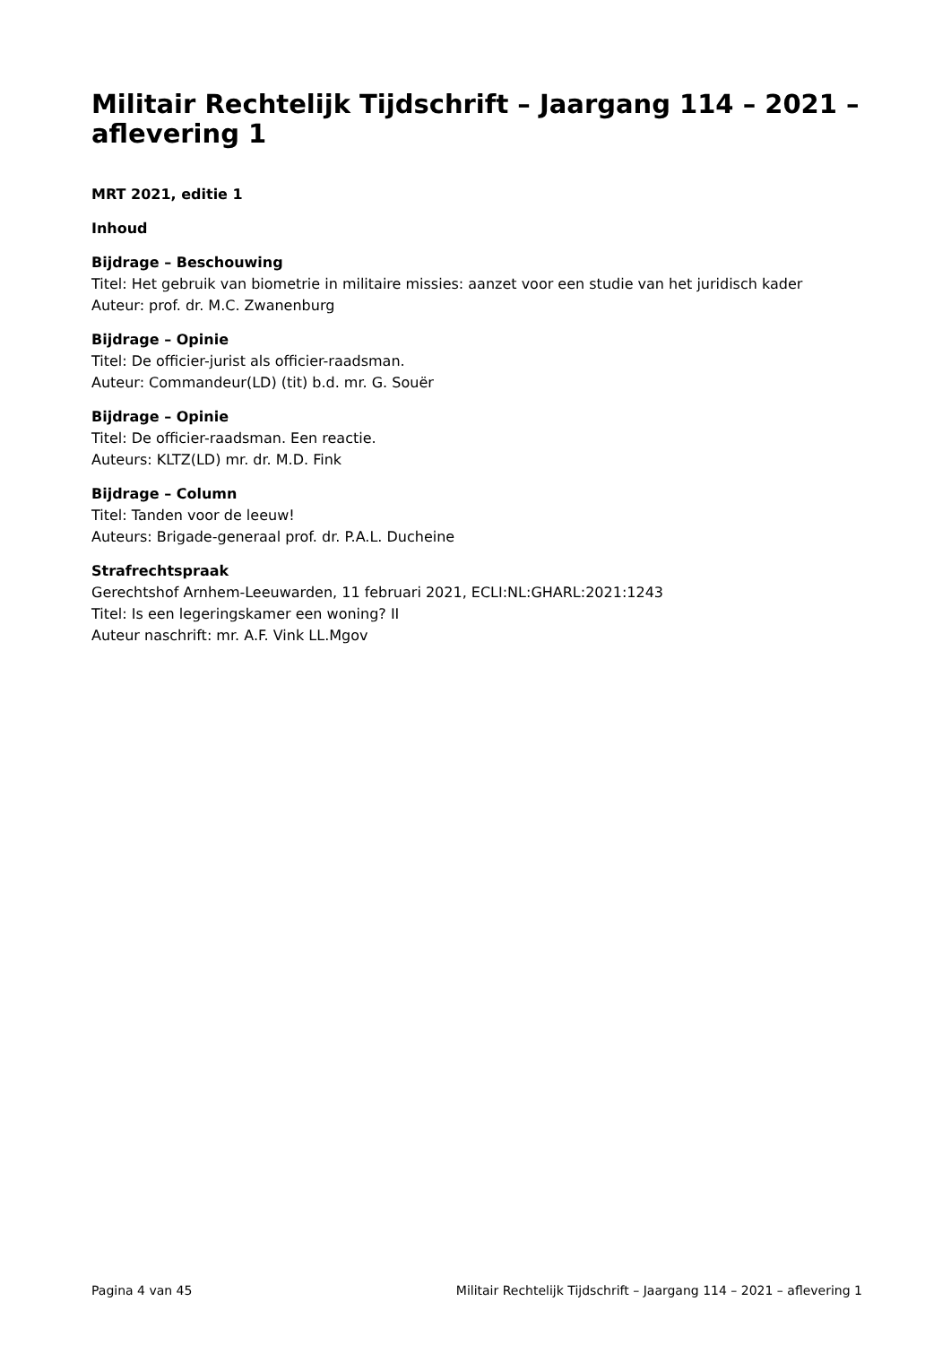Militair Rechtelijk Tijdschrift – Jaargang 114 – 2021 – aflevering 1
MRT 2021, editie 1
Inhoud
Bijdrage – Beschouwing
Titel: Het gebruik van biometrie in militaire missies: aanzet voor een studie van het juridisch kader
Auteur: prof. dr. M.C. Zwanenburg
Bijdrage – Opinie
Titel: De officier-jurist als officier-raadsman.
Auteur: Commandeur(LD) (tit) b.d. mr. G. Souër
Bijdrage – Opinie
Titel: De officier-raadsman. Een reactie.
Auteurs: KLTZ(LD) mr. dr. M.D. Fink
Bijdrage – Column
Titel: Tanden voor de leeuw!
Auteurs: Brigade-generaal prof. dr. P.A.L. Ducheine
Strafrechtspraak
Gerechtshof Arnhem-Leeuwarden, 11 februari 2021, ECLI:NL:GHARL:2021:1243
Titel: Is een legeringskamer een woning? II
Auteur naschrift: mr. A.F. Vink LL.Mgov
Pagina 4 van 45 Militair Rechtelijk Tijdschrift – Jaargang 114 – 2021 – aflevering 1